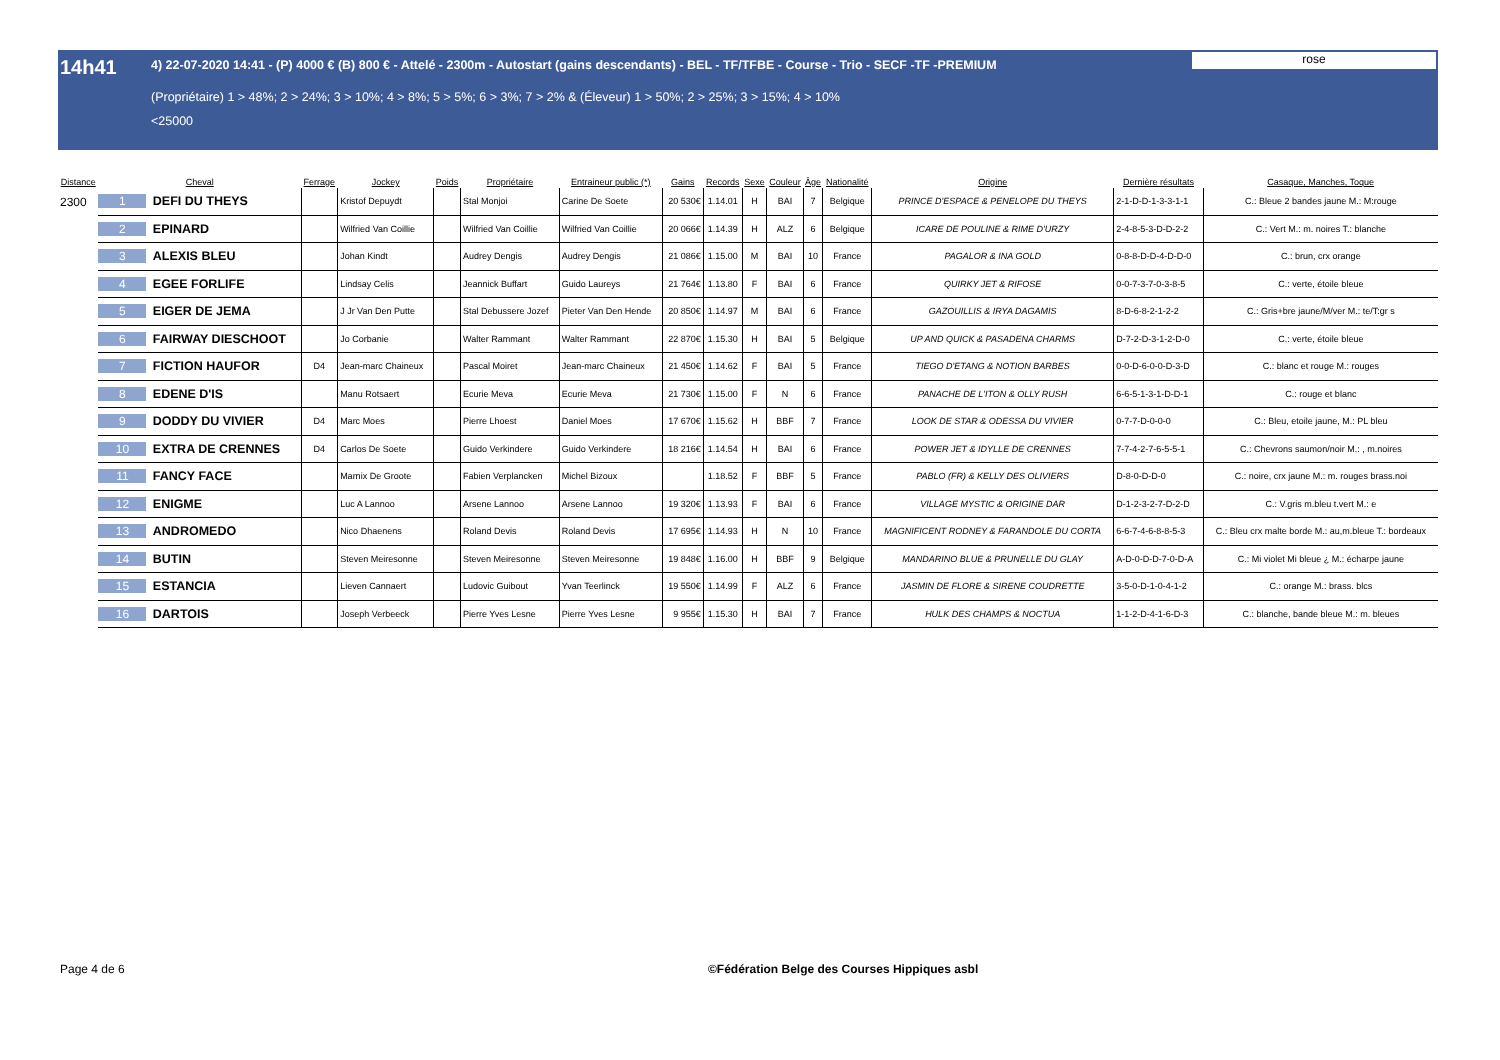14h41 4) 22-07-2020 14:41 - (P) 4000 € (B) 800 € - Attelé - 2300m - Autostart (gains descendants) - BEL - TF/TFBE - Course - Trio - SECF -TF -PREMIUM
(Propriétaire) 1 > 48%; 2 > 24%; 3 > 10%; 4 > 8%; 5 > 5%; 6 > 3%; 7 > 2% & (Éleveur) 1 > 50%; 2 > 25%; 3 > 15%; 4 > 10%
<25000
rose
| Distance | Cheval | | Ferrage | Jockey | Poids | Propriétaire | Entraineur public (*) | Gains | Records | Sexe | Couleur | Âge | Nationalité | Origine | Dernière résultats | Casaque, Manches, Toque |
| --- | --- | --- | --- | --- | --- | --- | --- | --- | --- | --- | --- | --- | --- | --- | --- | --- |
| 2300 | 1 | DEFI DU THEYS | | Kristof Depuydt | | Stal Monjoi | Carine De Soete | 20 530€ | 1.14.01 | H | BAI | 7 | Belgique | PRINCE D'ESPACE & PENELOPE DU THEYS | 2-1-D-D-1-3-3-1-1 | C.: Bleue 2 bandes jaune M.: M:rouge |
| | 2 | EPINARD | | Wilfried Van Coillie | | Wilfried Van Coillie | Wilfried Van Coillie | 20 066€ | 1.14.39 | H | ALZ | 6 | Belgique | ICARE DE POULINE & RIME D'URZY | 2-4-8-5-3-D-D-2-2 | C.: Vert M.: m. noires T.: blanche |
| | 3 | ALEXIS BLEU | | Johan Kindt | | Audrey Dengis | Audrey Dengis | 21 086€ | 1.15.00 | M | BAI | 10 | France | PAGALOR & INA GOLD | 0-8-8-D-D-4-D-D-0 | C.: brun, crx orange |
| | 4 | EGEE FORLIFE | | Lindsay Celis | | Jeannick Buffart | Guido Laureys | 21 764€ | 1.13.80 | F | BAI | 6 | France | QUIRKY JET & RIFOSE | 0-0-7-3-7-0-3-8-5 | C.: verte, étoile bleue |
| | 5 | EIGER DE JEMA | | J Jr Van Den Putte | | Stal Debussere Jozef | Pieter Van Den Hende | 20 850€ | 1.14.97 | M | BAI | 6 | France | GAZOUILLIS & IRYA DAGAMIS | 8-D-6-8-2-1-2-2 | C.: Gris+bre jaune/M/ver M.: te/T:gr s |
| | 6 | FAIRWAY DIESCHOOT | | Jo Corbanie | | Walter Rammant | Walter Rammant | 22 870€ | 1.15.30 | H | BAI | 5 | Belgique | UP AND QUICK & PASADENA CHARMS | D-7-2-D-3-1-2-D-0 | C.: verte, étoile bleue |
| | 7 | FICTION HAUFOR | D4 | Jean-marc Chaineux | | Pascal Moiret | Jean-marc Chaineux | 21 450€ | 1.14.62 | F | BAI | 5 | France | TIEGO D'ETANG & NOTION BARBES | 0-0-D-6-0-0-D-3-D | C.: blanc et rouge M.: rouges |
| | 8 | EDENE D'IS | | Manu Rotsaert | | Ecurie Meva | Ecurie Meva | 21 730€ | 1.15.00 | F | N | 6 | France | PANACHE DE L'ITON & OLLY RUSH | 6-6-5-1-3-1-D-D-1 | C.: rouge et blanc |
| | 9 | DODDY DU VIVIER | D4 | Marc Moes | | Pierre Lhoest | Daniel Moes | 17 670€ | 1.15.62 | H | BBF | 7 | France | LOOK DE STAR & ODESSA DU VIVIER | 0-7-7-D-0-0-0 | C.: Bleu, etoile jaune, M.: PL bleu |
| | 10 | EXTRA DE CRENNES | D4 | Carlos De Soete | | Guido Verkindere | Guido Verkindere | 18 216€ | 1.14.54 | H | BAI | 6 | France | POWER JET & IDYLLE DE CRENNES | 7-7-4-2-7-6-5-5-1 | C.: Chevrons saumon/noir M.: , m.noires |
| | 11 | FANCY FACE | | Marnix De Groote | | Fabien Verplancken | Michel Bizoux | | 1.18.52 | F | BBF | 5 | France | PABLO (FR) & KELLY DES OLIVIERS | D-8-0-D-D-0 | C.: noire, crx jaune M.: m. rouges brass.noi |
| | 12 | ENIGME | | Luc A Lannoo | | Arsene Lannoo | Arsene Lannoo | 19 320€ | 1.13.93 | F | BAI | 6 | France | VILLAGE MYSTIC & ORIGINE DAR | D-1-2-3-2-7-D-2-D | C.: V.gris m.bleu t.vert M.: e |
| | 13 | ANDROMEDO | | Nico Dhaenens | | Roland Devis | Roland Devis | 17 695€ | 1.14.93 | H | N | 10 | France | MAGNIFICENT RODNEY & FARANDOLE DU CORTA | 6-6-7-4-6-8-8-5-3 | C.: Bleu crx malte borde M.: au,m.bleue T.: bordeaux |
| | 14 | BUTIN | | Steven Meiresonne | | Steven Meiresonne | Steven Meiresonne | 19 848€ | 1.16.00 | H | BBF | 9 | Belgique | MANDARINO BLUE & PRUNELLE DU GLAY | A-D-0-D-D-7-0-D-A | C.: Mi violet Mi bleue ¿ M.: écharpe jaune |
| | 15 | ESTANCIA | | Lieven Cannaert | | Ludovic Guibout | Yvan Teerlinck | 19 550€ | 1.14.99 | F | ALZ | 6 | France | JASMIN DE FLORE & SIRENE COUDRETTE | 3-5-0-D-1-0-4-1-2 | C.: orange M.: brass. blcs |
| | 16 | DARTOIS | | Joseph Verbeeck | | Pierre Yves Lesne | Pierre Yves Lesne | 9 955€ | 1.15.30 | H | BAI | 7 | France | HULK DES CHAMPS & NOCTUA | 1-1-2-D-4-1-6-D-3 | C.: blanche, bande bleue M.: m. bleues |
Page 4 de 6 ©Fédération Belge des Courses Hippiques asbl